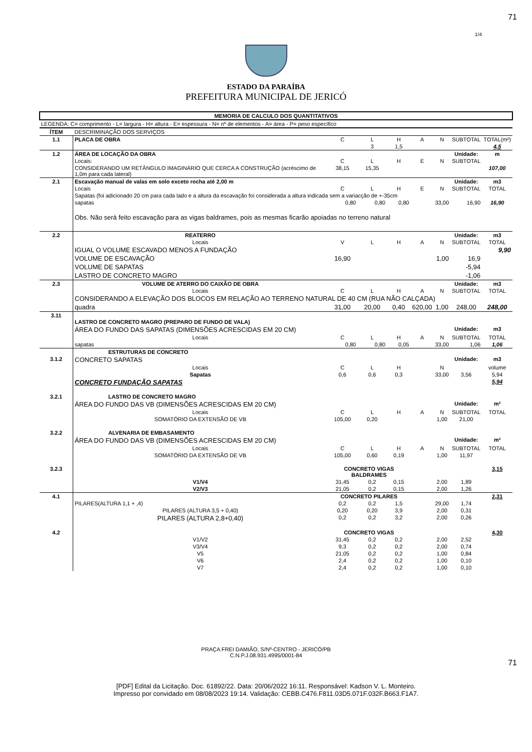71
1/4
ESTADO DA PARAÍBA
PREFEITURA MUNICIPAL DE JERICÓ
| MEMORIA DE CALCULO DOS QUANTITATIVOS | | | | | | | | |
| --- | --- | --- | --- | --- | --- | --- | --- | --- |
| LEGENDA: C= comprimento - L= largura - H= altura - E= espessura - N= nº de elementos - A= área - P= peso específico | | | | | | | | |
| ÍTEM | DESCRIMINAÇÃO DOS SERVIÇOS | | | | | | | |
| 1.1 | PLACA DE OBRA | C | L | H | A | N | SUBTOTAL | TOTAL(m²) |
| | | | 3 | 1,5 | | | | 4,5 |
| 1.2 | ÁREA DE LOCAÇÃO DA OBRA | | | | | | Unidade: | m |
| | Locais: | C | L | H | E | N | SUBTOTAL | |
| | CONSIDERANDO UM RETÂNGULO IMAGINÁRIO QUE CERCA A CONSTRUÇÃO (acréscimo de 1,0m para cada lateral) | 38,15 | 15,35 | | | | | 107,00 |
| 2.1 | Escavação manual de valas em solo exceto rocha até 2,00 m | | | | | | Unidade: | m3 |
| | Locais | C | L | H | E | N | SUBTOTAL | TOTAL |
| | Sapatas (foi adicionado 20 cm para cada lado e a altura da escavação foi considerada a altura indicada sem a variacção de +-35cm | | | | | | | |
| | sapatas | 0,80 | 0,80 | 0,80 | | 33,00 | 16,90 | 16,90 |
| | Obs. Não será feito escavação para as vigas baldrames, pois as mesmas ficarão apoiadas no terreno natural | | | | | | | |
| 2.2 | REATERRO | | | | | | Unidade: | m3 |
| | Locais | V | L | H | A | N | SUBTOTAL | TOTAL |
| | IGUAL O VOLUME ESCAVADO MENOS A FUNDAÇÃO | | | | | | | 9,90 |
| | VOLUME DE ESCAVAÇÃO | 16,90 | | | | 1,00 | 16,9 | |
| | VOLUME DE SAPATAS | | | | | | -5,94 | |
| | LASTRO DE CONCRETO MAGRO | | | | | | -1,06 | |
| 2.3 | VOLUME DE ATERRO DO CAIXÃO DE OBRA | | | | | | Unidade: | m3 |
| | Locais | C | L | H | A | N | SUBTOTAL | TOTAL |
| | CONSIDERANDO A ELEVAÇÃO DOS BLOCOS EM RELAÇÃO AO TERRENO NATURAL DE 40 CM (RUA NÃO CALÇADA) | | | | | | | |
| | quadra | 31,00 | 20,00 | 0,40 | 620,00 | 1,00 | 248,00 | 248,00 |
| 3.11 | LASTRO DE CONCRETO MAGRO (PREPARO DE FUNDO DE VALA) | | | | | | | |
| | ÁREA DO FUNDO DAS SAPATAS (DIMENSÕES ACRESCIDAS EM 20 CM) | | | | | | Unidade: | m3 |
| | Locais | C | L | H | A | N | SUBTOTAL | TOTAL |
| | sapatas | 0,80 | 0,80 | 0,05 | | 33,00 | 1,06 | 1,06 |
| | ESTRUTURAS DE CONCRETO | | | | | | | |
| 3.1.2 | CONCRETO SAPATAS | | | | | | Unidade: | m3 |
| | Locais | C | L | H | | N | | volume |
| | Sapatas | 0,6 | 0,6 | 0,3 | | 33,00 | 3,56 | 5,94 |
| | CONCRETO FUNDAÇÃO SAPATAS | | | | | | | 5,94 |
| 3.2.1 | LASTRO DE CONCRETO MAGRO | | | | | | | |
| | ÁREA DO FUNDO DAS VB (DIMENSÕES ACRESCIDAS EM 20 CM) | | | | | | Unidade: | m² |
| | Locais | C | L | H | A | N | SUBTOTAL | TOTAL |
| | SOMATÓRIO DA EXTENSÃO DE VB | 105,00 | 0,20 | | | 1,00 | 21,00 | |
| 3.2.2 | ALVENARIA DE EMBASAMENTO | | | | | | | |
| | ÁREA DO FUNDO DAS VB (DIMENSÕES ACRESCIDAS EM 20 CM) | | | | | | Unidade: | m² |
| | Locais | C | L | H | A | N | SUBTOTAL | TOTAL |
| | SOMATÓRIO DA EXTENSÃO DE VB | 105,00 | 0,60 | 0,19 | | 1,00 | 11,97 | |
| 3.2.3 | | CONCRETO VIGAS BALDRAMES | | | | | | 3,15 |
| | V1/V4 | 31,45 | 0,2 | 0,15 | | 2,00 | 1,89 | |
| | V2/V3 | 21,05 | 0,2 | 0,15 | | 2,00 | 1,26 | |
| 4.1 | | CONCRETO PILARES | | | | | | 2,31 |
| | PILARES(ALTURA 1,1 + ,4) | 0,2 | 0,2 | 1,5 | | 29,00 | 1,74 | |
| | PILARES (ALTURA 3,5 + 0,40) | 0,20 | 0,20 | 3,9 | | 2,00 | 0,31 | |
| | PILARES (ALTURA 2,8+0,40) | 0,2 | 0,2 | 3,2 | | 2,00 | 0,26 | |
| 4.2 | | CONCRETO VIGAS | | | | | | 4,30 |
| | V1/V2 | 31,45 | 0,2 | 0,2 | | 2,00 | 2,52 | |
| | V3/V4 | 9,3 | 0,2 | 0,2 | | 2,00 | 0,74 | |
| | V5 | 21,05 | 0,2 | 0,2 | | 1,00 | 0,84 | |
| | V6 | 2,4 | 0,2 | 0,2 | | 1,00 | 0,10 | |
| | V7 | 2,4 | 0,2 | 0,2 | | 1,00 | 0,10 | |
PRAÇA FREI DAMIÃO, S/Nº-CENTRO - JERICÓ/PB
C.N.P.J.08.931.4995/0001-84
71
[PDF] Edital da Licitação. Doc. 61892/22. Data: 20/06/2022 16:11. Responsável: Kadson V. L. Monteiro.
Impresso por convidado em 08/08/2023 19:14. Validação: CEBB.C476.F811.03D5.071F.032F.B663.F1A7.